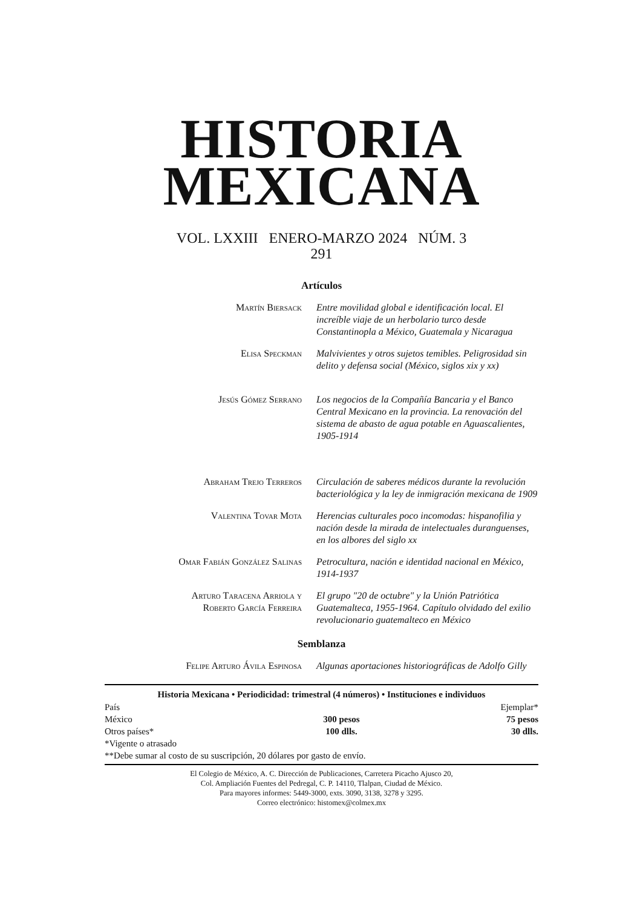HISTORIA
MEXICANA
VOL. LXXIII ENERO-MARZO 2024 NÚM. 3
291
Artículos
Martín Biersack Entre movilidad global e identificación local. El increíble viaje de un herbolario turco desde Constantinopla a México, Guatemala y Nicaragua
Elisa Speckman Malvivientes y otros sujetos temibles. Peligrosidad sin delito y defensa social (México, siglos xix y xx)
Jesús Gómez Serrano Los negocios de la Compañía Bancaria y el Banco Central Mexicano en la provincia. La renovación del sistema de abasto de agua potable en Aguascalientes, 1905-1914
Abraham Trejo Terreros Circulación de saberes médicos durante la revolución bacteriológica y la ley de inmigración mexicana de 1909
Valentina Tovar Mota Herencias culturales poco incomodas: hispanofilia y nación desde la mirada de intelectuales duranguenses, en los albores del siglo xx
Omar Fabián González Salinas Petrocultura, nación e identidad nacional en México, 1914-1937
Arturo Taracena Arriola y
Roberto García Ferreira
El grupo "20 de octubre" y la Unión Patriótica Guatemalteca, 1955-1964. Capítulo olvidado del exilio revolucionario guatemalteco en México
Semblanza
Felipe Arturo Ávila Espinosa Algunas aportaciones historiográficas de Adolfo Gilly
| Historia Mexicana • Periodicidad: trimestral (4 números) • Instituciones e individuos | | |
| --- | --- | --- |
| País | | Ejemplar* |
| México | 300 pesos | 75 pesos |
| Otros países* | 100 dlls. | 30 dlls. |
| *Vigente o atrasado | | |
| **Debe sumar al costo de su suscripción, 20 dólares por gasto de envío. | | |
El Colegio de México, A. C. Dirección de Publicaciones, Carretera Picacho Ajusco 20,
Col. Ampliación Fuentes del Pedregal, C. P. 14110, Tlalpan, Ciudad de México.
Para mayores informes: 5449-3000, exts. 3090, 3138, 3278 y 3295.
Correo electrónico: histomex@colmex.mx